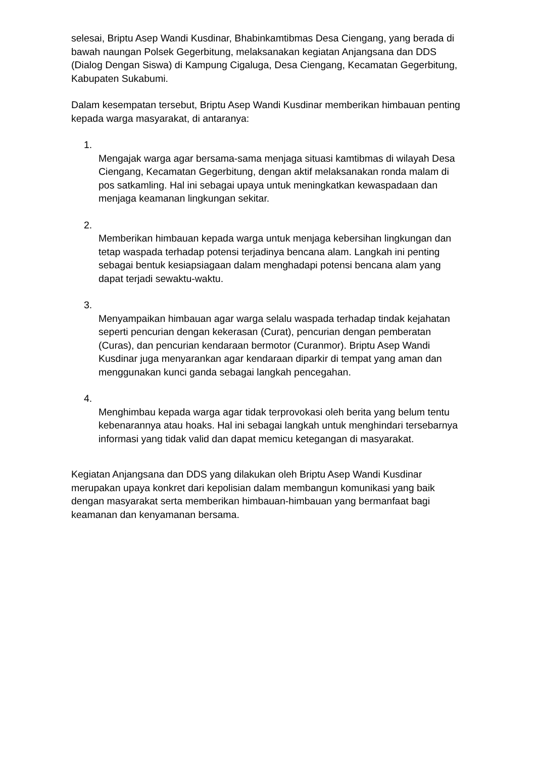selesai, Briptu Asep Wandi Kusdinar, Bhabinkamtibmas Desa Ciengang, yang berada di bawah naungan Polsek Gegerbitung, melaksanakan kegiatan Anjangsana dan DDS (Dialog Dengan Siswa) di Kampung Cigaluga, Desa Ciengang, Kecamatan Gegerbitung, Kabupaten Sukabumi.
Dalam kesempatan tersebut, Briptu Asep Wandi Kusdinar memberikan himbauan penting kepada warga masyarakat, di antaranya:
1.
Mengajak warga agar bersama-sama menjaga situasi kamtibmas di wilayah Desa Ciengang, Kecamatan Gegerbitung, dengan aktif melaksanakan ronda malam di pos satkamling. Hal ini sebagai upaya untuk meningkatkan kewaspadaan dan menjaga keamanan lingkungan sekitar.
2.
Memberikan himbauan kepada warga untuk menjaga kebersihan lingkungan dan tetap waspada terhadap potensi terjadinya bencana alam. Langkah ini penting sebagai bentuk kesiapsiagaan dalam menghadapi potensi bencana alam yang dapat terjadi sewaktu-waktu.
3.
Menyampaikan himbauan agar warga selalu waspada terhadap tindak kejahatan seperti pencurian dengan kekerasan (Curat), pencurian dengan pemberatan (Curas), dan pencurian kendaraan bermotor (Curanmor). Briptu Asep Wandi Kusdinar juga menyarankan agar kendaraan diparkir di tempat yang aman dan menggunakan kunci ganda sebagai langkah pencegahan.
4.
Menghimbau kepada warga agar tidak terprovokasi oleh berita yang belum tentu kebenarannya atau hoaks. Hal ini sebagai langkah untuk menghindari tersebarnya informasi yang tidak valid dan dapat memicu ketegangan di masyarakat.
Kegiatan Anjangsana dan DDS yang dilakukan oleh Briptu Asep Wandi Kusdinar merupakan upaya konkret dari kepolisian dalam membangun komunikasi yang baik dengan masyarakat serta memberikan himbauan-himbauan yang bermanfaat bagi keamanan dan kenyamanan bersama.